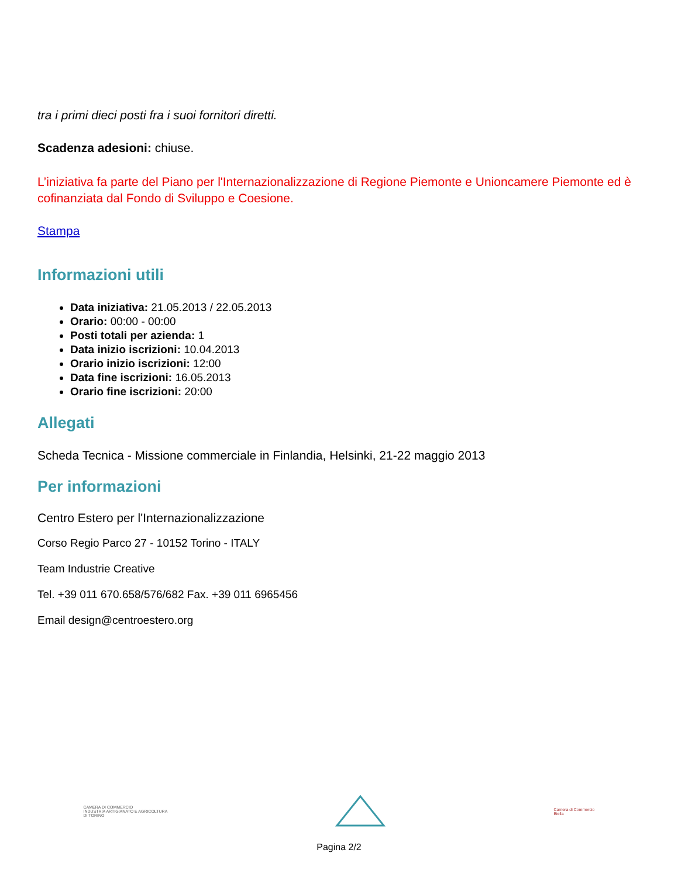tra i primi dieci posti fra i suoi fornitori diretti.
Scadenza adesioni: chiuse.
L’iniziativa fa parte del Piano per l'Internazionalizzazione di Regione Piemonte e Unioncamere Piemonte ed è cofinanziata dal Fondo di Sviluppo e Coesione.
Stampa
Informazioni utili
Data iniziativa: 21.05.2013 / 22.05.2013
Orario: 00:00 - 00:00
Posti totali per azienda: 1
Data inizio iscrizioni: 10.04.2013
Orario inizio iscrizioni: 12:00
Data fine iscrizioni: 16.05.2013
Orario fine iscrizioni: 20:00
Allegati
Scheda Tecnica - Missione commerciale in Finlandia, Helsinki, 21-22 maggio 2013
Per informazioni
Centro Estero per l'Internazionalizzazione
Corso Regio Parco 27 - 10152 Torino - ITALY
Team Industrie Creative
Tel. +39 011 670.658/576/682 Fax. +39 011 6965456
Email design@centroestero.org
CAMERA DI COMMERCIO
INDUSTRIA ARTIGIANATO E AGRICOLTURA
DI TORINO
Camera di Commercio
Biella
Pagina 2/2